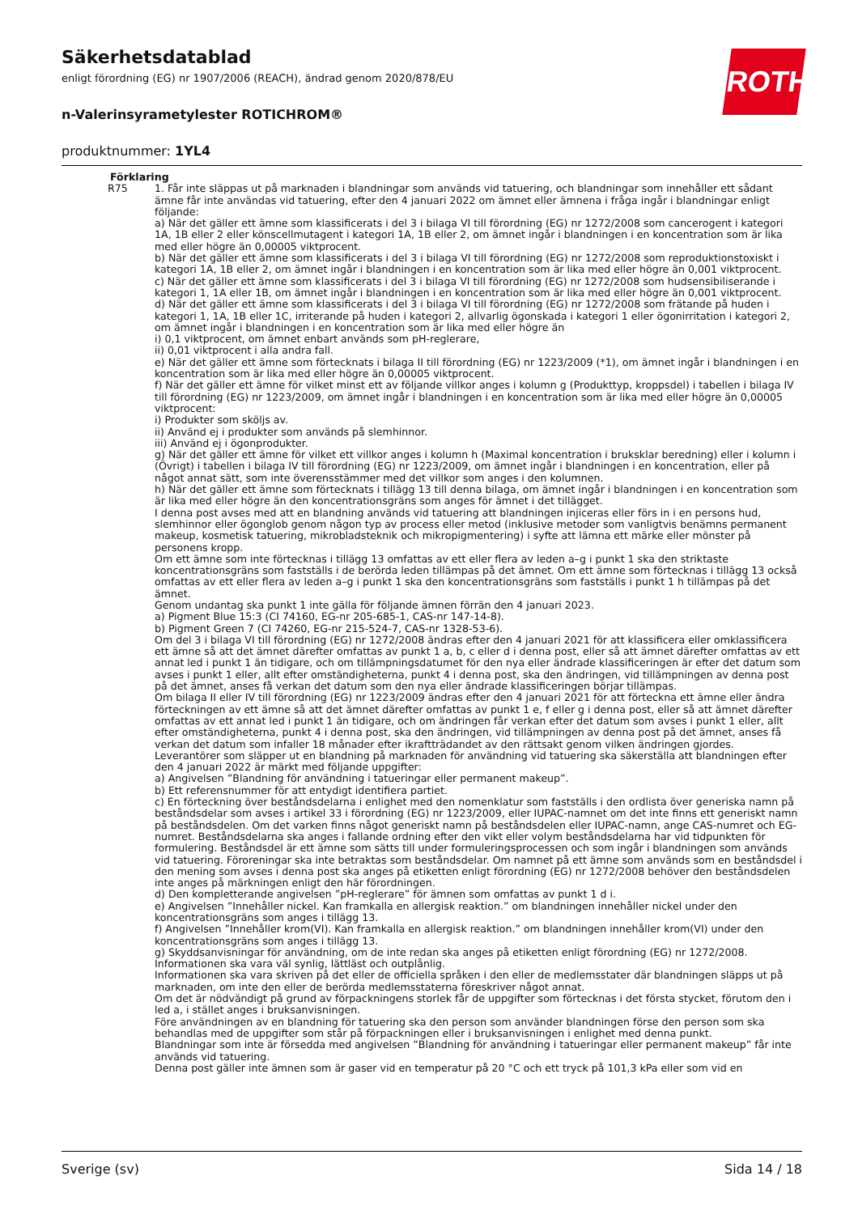Säkerhetsdatablad
enligt förordning (EG) nr 1907/2006 (REACH), ändrad genom 2020/878/EU
n-Valerinsyrametylester ROTICHROM®
produktnummer: 1YL4
ROTH
Förklaring
R75 1. Får inte släppas ut på marknaden i blandningar som används vid tatuering, och blandningar som innehåller ett sådant ämne får inte användas vid tatuering, efter den 4 januari 2022 om ämnet eller ämnena i fråga ingår i blandningar enligt följande:
a) När det gäller ett ämne som klassificerats i del 3 i bilaga VI till förordning (EG) nr 1272/2008 som cancerogent i kategori 1A, 1B eller 2 eller könscellmutagent i kategori 1A, 1B eller 2, om ämnet ingår i blandningen i en koncentration som är lika med eller högre än 0,00005 viktprocent.
b) När det gäller ett ämne som klassificerats i del 3 i bilaga VI till förordning (EG) nr 1272/2008 som reproduktionstoxiskt i kategori 1A, 1B eller 2, om ämnet ingår i blandningen i en koncentration som är lika med eller högre än 0,001 viktprocent.
c) När det gäller ett ämne som klassificerats i del 3 i bilaga VI till förordning (EG) nr 1272/2008 som hudsensibiliserande i kategori 1, 1A eller 1B, om ämnet ingår i blandningen i en koncentration som är lika med eller högre än 0,001 viktprocent.
d) När det gäller ett ämne som klassificerats i del 3 i bilaga VI till förordning (EG) nr 1272/2008 som frätande på huden i kategori 1, 1A, 1B eller 1C, irriterande på huden i kategori 2, allvarlig ögonskada i kategori 1 eller ögonirritation i kategori 2, om ämnet ingår i blandningen i en koncentration som är lika med eller högre än
i) 0,1 viktprocent, om ämnet enbart används som pH-reglerare,
ii) 0,01 viktprocent i alla andra fall.
e) När det gäller ett ämne som förtecknats i bilaga II till förordning (EG) nr 1223/2009 (*1), om ämnet ingår i blandningen i en koncentration som är lika med eller högre än 0,00005 viktprocent.
f) När det gäller ett ämne för vilket minst ett av följande villkor anges i kolumn g (Produkttyp, kroppsdel) i tabellen i bilaga IV till förordning (EG) nr 1223/2009, om ämnet ingår i blandningen i en koncentration som är lika med eller högre än 0,00005 viktprocent:
i) Produkter som sköljs av.
ii) Använd ej i produkter som används på slemhinnor.
iii) Använd ej i ögonprodukter.
g) När det gäller ett ämne för vilket ett villkor anges i kolumn h (Maximal koncentration i bruksklar beredning) eller i kolumn i (Övrigt) i tabellen i bilaga IV till förordning (EG) nr 1223/2009, om ämnet ingår i blandningen i en koncentration, eller på något annat sätt, som inte överensstämmer med det villkor som anges i den kolumnen.
h) När det gäller ett ämne som förtecknats i tillägg 13 till denna bilaga, om ämnet ingår i blandningen i en koncentration som är lika med eller högre än den koncentrationsgräns som anges för ämnet i det tillägget.
I denna post avses med att en blandning används vid tatuering att blandningen injiceras eller förs in i en persons hud, slemhinnor eller ögonglob genom någon typ av process eller metod (inklusive metoder som vanligtvis benämns permanent makeup, kosmetisk tatuering, mikrobladsteknik och mikropigmentering) i syfte att lämna ett märke eller mönster på personens kropp.
Om ett ämne som inte förtecknas i tillägg 13 omfattas av ett eller flera av leden a–g i punkt 1 ska den striktaste koncentrationsgräns som fastställs i de berörda leden tillämpas på det ämnet. Om ett ämne som förtecknas i tillägg 13 också omfattas av ett eller flera av leden a–g i punkt 1 ska den koncentrationsgräns som fastställs i punkt 1 h tillämpas på det ämnet.
Genom undantag ska punkt 1 inte gälla för följande ämnen förrän den 4 januari 2023.
a) Pigment Blue 15:3 (CI 74160, EG-nr 205-685-1, CAS-nr 147-14-8).
b) Pigment Green 7 (CI 74260, EG-nr 215-524-7, CAS-nr 1328-53-6).
Om del 3 i bilaga VI till förordning (EG) nr 1272/2008 ändras efter den 4 januari 2021 för att klassificera eller omklassificera ett ämne så att det ämnet därefter omfattas av punkt 1 a, b, c eller d i denna post, eller så att ämnet därefter omfattas av ett annat led i punkt 1 än tidigare, och om tillämpningsdatumet för den nya eller ändrade klassificeringen är efter det datum som avses i punkt 1 eller, allt efter omständigheterna, punkt 4 i denna post, ska den ändringen, vid tillämpningen av denna post på det ämnet, anses få verkan det datum som den nya eller ändrade klassificeringen börjar tillämpas.
Om bilaga II eller IV till förordning (EG) nr 1223/2009 ändras efter den 4 januari 2021 för att förteckna ett ämne eller ändra förteckningen av ett ämne så att det ämnet därefter omfattas av punkt 1 e, f eller g i denna post, eller så att ämnet därefter omfattas av ett annat led i punkt 1 än tidigare, och om ändringen får verkan efter det datum som avses i punkt 1 eller, allt efter omständigheterna, punkt 4 i denna post, ska den ändringen, vid tillämpningen av denna post på det ämnet, anses få verkan det datum som infaller 18 månader efter ikraftträdandet av den rättsakt genom vilken ändringen gjordes.
Leverantörer som släpper ut en blandning på marknaden för användning vid tatuering ska säkerställa att blandningen efter den 4 januari 2022 är märkt med följande uppgifter:
a) Angivelsen ”Blandning för användning i tatueringar eller permanent makeup”.
b) Ett referensnummer för att entydigt identifiera partiet.
c) En förteckning över beståndsdelarna i enlighet med den nomenklatur som fastställs i den ordlista över generiska namn på beståndsdelar som avses i artikel 33 i förordning (EG) nr 1223/2009, eller IUPAC-namnet om det inte finns ett generiskt namn på beståndsdelen. Om det varken finns något generiskt namn på beståndsdelen eller IUPAC-namn, ange CAS-numret och EG-numret. Beståndsdelarna ska anges i fallande ordning efter den vikt eller volym beståndsdelarna har vid tidpunkten för formulering. Beståndsdel är ett ämne som sätts till under formuleringsprocessen och som ingår i blandningen som används vid tatuering. Föroreningar ska inte betraktas som beståndsdelar. Om namnet på ett ämne som används som en beståndsdel i den mening som avses i denna post ska anges på etiketten enligt förordning (EG) nr 1272/2008 behöver den beståndsdelen inte anges på märkningen enligt den här förordningen.
d) Den kompletterande angivelsen ”pH-reglerare” för ämnen som omfattas av punkt 1 d i.
e) Angivelsen ”Innehåller nickel. Kan framkalla en allergisk reaktion.” om blandningen innehåller nickel under den koncentrationsgräns som anges i tillägg 13.
f) Angivelsen ”Innehåller krom(VI). Kan framkalla en allergisk reaktion.” om blandningen innehåller krom(VI) under den koncentrationsgräns som anges i tillägg 13.
g) Skyddsanvisningar för användning, om de inte redan ska anges på etiketten enligt förordning (EG) nr 1272/2008.
Informationen ska vara väl synlig, lättläst och outplånlig.
Informationen ska vara skriven på det eller de officiella språken i den eller de medlemsstater där blandningen släpps ut på marknaden, om inte den eller de berörda medlemsstaterna föreskriver något annat.
Om det är nödvändigt på grund av förpackningens storlek får de uppgifter som förtecknas i det första stycket, förutom den i led a, i stället anges i bruksanvisningen.
Före användningen av en blandning för tatuering ska den person som använder blandningen förse den person som ska behandlas med de uppgifter som står på förpackningen eller i bruksanvisningen i enlighet med denna punkt.
Blandningar som inte är försedda med angivelsen ”Blandning för användning i tatueringar eller permanent makeup” får inte används vid tatuering.
Denna post gäller inte ämnen som är gaser vid en temperatur på 20 °C och ett tryck på 101,3 kPa eller som vid en
Sverige (sv) Sida 14 / 18